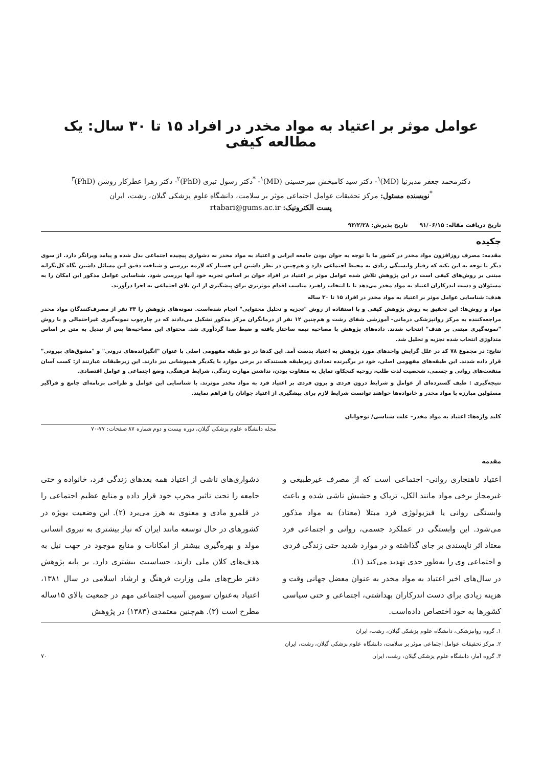عوامل موثر بر اعتیاد به مواد مخدر در افراد ۱۵ تا ۳۰ سال: یک مطالعه کیفی
دکترمحمد جعفر مدبرنیا (MD)<sup>۱</sup>- دکتر سید کامبخش میرحسینی (MD)<sup>۱</sup>- <sup>*</sup>دکتر رسول تبری (PhD)<sup>۲</sup>- دکتر زهرا عطرکار روشن (PhD)<sup>۳</sup>
<sup>*</sup> نویسنده مسئول: مرکز تحقیقات عوامل اجتماعی موثر بر سلامت، دانشگاه علوم پزشکی گیلان، رشت، ایران
پست الکترونیک: rtabari@gums.ac.ir
تاریخ دریافت مقاله: ۹۱/۰۶/۱۵ تاریخ پذیرش: ۹۲/۲/۲۸
چکیده
مقدمه: مصرف روزافزون مواد مخدر در کشور ما با توجه به جوان بودن جامعه ایرانی و اعتیاد به مواد مخدر به دشواری پیچیده اجتماعی بدل شده و پیامد ویرانگر دارد. از سوی دیگر با توجه به این نکته که رفتار وابستگی زیادی به محیط اجتماعی دارد و هم‌چنین در نظر داشتن این جستار که لازمه بررسی و شناخت دقیق این مسائل داشتن نگاه کل‌نگرانه مبتنی بر روش‌های کیفی است در این پژوهش تلاش شده عوامل موثر بر اعتیاد در افراد جوان بر اساس تجربه خود آنها بررسی شود. شناسایی عوامل مذکور این امکان را به مسئولان و دست اندرکاران اعتیاد به مواد مخدر می‌دهد تا با انتخاب راهبرد مناسب اقدام موثرتری برای پیشگیری از این بلای اجتماعی به اجرا درآورند.
هدف: شناسایی عوامل موثر بر اعتیاد به مواد مخدر در افراد ۱۵ تا ۳۰ ساله
مواد و روش‌ها: این تحقیق به روش پژوهش کیفی و با استفاده از روش "تجزیه و تحلیل محتوایی" انجام شده‌است. نمونه‌های پژوهش را ۳۳ نفر از مصرف‌کنندگان مواد مخدر مراجعه‌کننده به مرکز روانپزشکی درمانی- آموزشی شفای رشت و هم‌چنین ۱۲ نفر از درمانگران مرکز مذکور تشکیل می‌دادند که در چارچوب نمونه‌گیری غیراحتمالی و با روش "نمونه‌گیری مبتنی بر هدف" انتخاب شدند. داده‌های پژوهش با مصاحبه نیمه ساختار یافته و ضبط صدا گردآوری شد. محتوای این مصاحبه‌ها پس از تبدیل به متن بر اساس متدلوژی انتخاب شده تجزیه و تحلیل شد.
نتایج: در مجموع ۷۸ کد در علل گرایش واحدهای مورد پژوهش به اعتیاد بدست آمد. این کدها در دو طبقه مفهومی اصلی با عنوان "انگیزانده‌های درونی" و "مشوق‌های بیرونی" قرار داده شدند. این طبقه‌های مفهومی اصلی، خود در برگیرنده تعدادی زیرطبقه هستندکه در برخی موارد با یکدیگر همپوشانی نیز دارند. این زیرطبقات عبارتند از: کسب آسان منفعت‌های روانی و جسمی، شخصیت لذت طلب، روحیه کنجکاو، تمایل به متفاوت بودن، نداشتن مهارت زندگی، شرایط فرهنگی، وضع اجتماعی و عوامل اقتصادی.
نتیجه‌گیری : طیف گسترده‌ای از عوامل و شرایط درون فردی و برون فردی بر اعتیاد فرد به مواد مخدر موثرند. با شناسایی این عوامل و طراحی برنامه‌ای جامع و فراگیر مسئولین مبارزه با مواد مخدر و خانواده‌ها خواهند توانست شرایط لازم برای پیشگیری از اعتیاد جوانان را فراهم نمایند.
کلید واژه‌ها: اعتیاد به مواد مخدر– علت شناسی/ نوجوانان
مجله دانشگاه علوم پزشکی گیلان، دوره بیست و دوم شماره ۸۷ صفحات: ۷۷-۷۰
مقدمه
اعتیاد ناهنجاری روانی- اجتماعی است که از مصرف غیرطبیعی و غیرمجاز برخی مواد مانند الکل، تریاک و حشیش ناشی شده و باعث وابستگی روانی یا فیزیولوژی فرد مبتلا (معتاد) به مواد مذکور می‌شود. این وابستگی در عملکرد جسمی، روانی و اجتماعی فرد معتاد اثر ناپسندی بر جای گذاشته و در موارد شدید حتی زندگی فردی و اجتماعی وی را به‌طور جدی تهدید می‌کند (۱).
در سال‌های اخیر اعتیاد به مواد مخدر به عنوان معضل جهانی وقت و هزینه زیادی برای دست اندرکاران بهداشتی، اجتماعی و حتی سیاسی کشورها به خود اختصاص داده‌است.
دشواری‌های ناشی از اعتیاد همه بعدهای زندگی فرد، خانواده و حتی جامعه را تحت تاثیر مخرب خود قرار داده و منابع عظیم اجتماعی را در قلمرو مادی و معنوی به هرز می‌برد (۲). این وضعیت بویژه در کشورهای در حال توسعه مانند ایران که نیاز بیشتری به نیروی انسانی مولد و بهره‌گیری بیشتر از امکانات و منابع موجود در جهت نیل به هدف‌های کلان ملی دارند، حساسیت بیشتری دارد. بر پایه پژوهش دفتر طرح‌های ملی وزارت فرهنگ و ارشاد اسلامی در سال ۱۳۸۱، اعتیاد به‌عنوان سومین آسیب اجتماعی مهم در جمعیت بالای ۱۵ساله مطرح است (۳). هم‌چنین معتمدی (۱۳۸۳) در پژوهش
۱. گروه روانپزشکی، دانشگاه علوم پزشکی گیلان، رشت، ایران
۲. مرکز تحقیقات عوامل اجتماعی موثر بر سلامت، دانشگاه علوم پزشکی گیلان، رشت، ایران
۳. گروه آمار، دانشگاه علوم پزشکی گیلان، رشت، ایران ۷۰